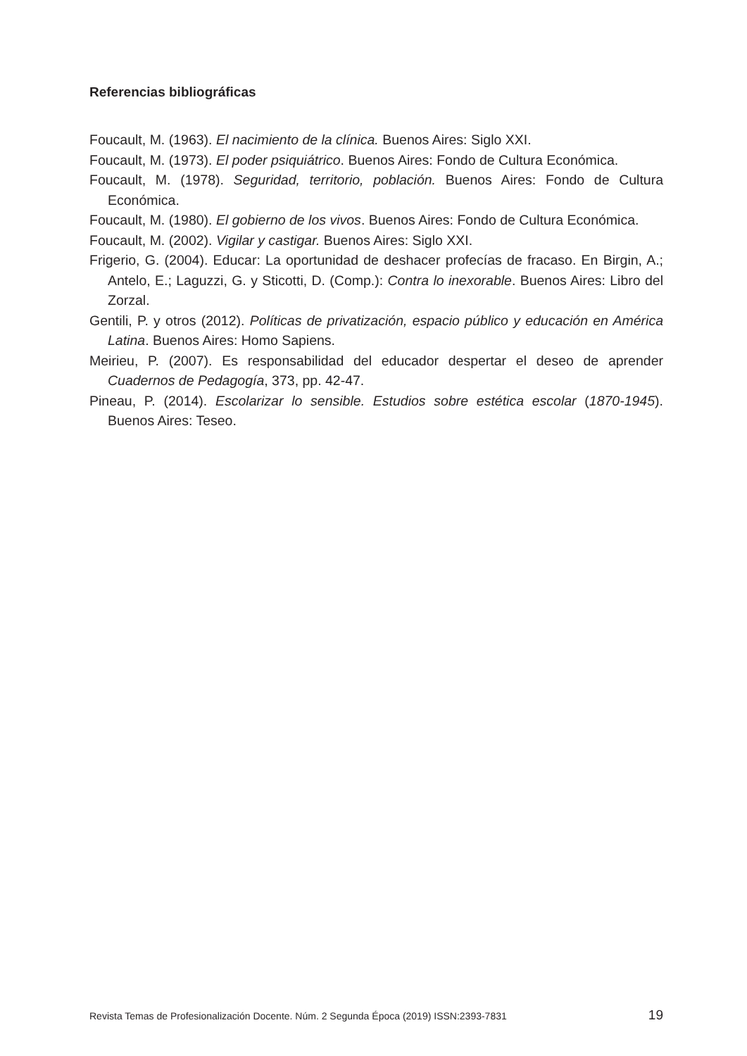Referencias bibliográficas
Foucault, M. (1963). El nacimiento de la clínica. Buenos Aires: Siglo XXI.
Foucault, M. (1973). El poder psiquiátrico. Buenos Aires: Fondo de Cultura Económica.
Foucault, M. (1978). Seguridad, territorio, población. Buenos Aires: Fondo de Cultura Económica.
Foucault, M. (1980). El gobierno de los vivos. Buenos Aires: Fondo de Cultura Económica.
Foucault, M. (2002). Vigilar y castigar. Buenos Aires: Siglo XXI.
Frigerio, G. (2004). Educar: La oportunidad de deshacer profecías de fracaso. En Birgin, A.; Antelo, E.; Laguzzi, G. y Sticotti, D. (Comp.): Contra lo inexorable. Buenos Aires: Libro del Zorzal.
Gentili, P. y otros (2012). Políticas de privatización, espacio público y educación en América Latina. Buenos Aires: Homo Sapiens.
Meirieu, P. (2007). Es responsabilidad del educador despertar el deseo de aprender Cuadernos de Pedagogía, 373, pp. 42-47.
Pineau, P. (2014). Escolarizar lo sensible. Estudios sobre estética escolar (1870-1945). Buenos Aires: Teseo.
Revista Temas de Profesionalización Docente. Núm. 2 Segunda Época (2019) ISSN:2393-7831 19